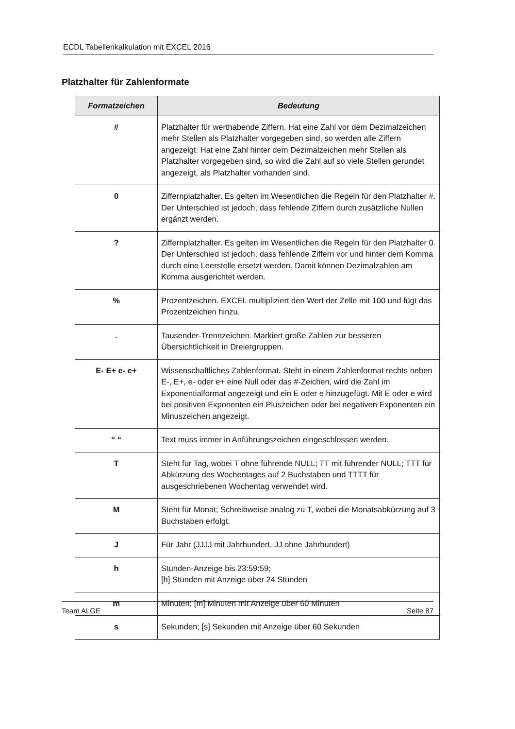ECDL Tabellenkalkulation mit EXCEL 2016
Platzhalter für Zahlenformate
| Formatzeichen | Bedeutung |
| --- | --- |
| # | Platzhalter für werthabende Ziffern. Hat eine Zahl vor dem Dezimalzeichen mehr Stellen als Platzhalter vorgegeben sind, so werden alle Ziffern angezeigt. Hat eine Zahl hinter dem Dezimalzeichen mehr Stellen als Platzhalter vorgegeben sind, so wird die Zahl auf so viele Stellen gerundet angezeigt, als Platzhalter vorhanden sind. |
| 0 | Ziffernplatzhalter. Es gelten im Wesentlichen die Regeln für den Platzhalter #. Der Unterschied ist jedoch, dass fehlende Ziffern durch zusätzliche Nullen ergänzt werden. |
| ? | Ziffernplatzhalter. Es gelten im Wesentlichen die Regeln für den Platzhalter 0. Der Unterschied ist jedoch, dass fehlende Ziffern vor und hinter dem Komma durch eine Leerstelle ersetzt werden. Damit können Dezimalzahlen am Komma ausgerichtet werden. |
| % | Prozentzeichen. EXCEL multipliziert den Wert der Zelle mit 100 und fügt das Prozentzeichen hinzu. |
| . | Tausender-Trennzeichen. Markiert große Zahlen zur besseren Übersichtlichkeit in Dreiergruppen. |
| E- E+ e- e+ | Wissenschaftliches Zahlenformat. Steht in einem Zahlenformat rechts neben E-, E+, e- oder e+ eine Null oder das #-Zeichen, wird die Zahl im Exponentialformat angezeigt und ein E oder e hinzugefügt. Mit E oder e wird bei positiven Exponenten ein Pluszeichen oder bei negativen Exponenten ein Minuszeichen angezeigt. |
| “ “ | Text muss immer in Anführungszeichen eingeschlossen werden. |
| T | Steht für Tag, wobei T ohne führende NULL; TT mit führender NULL; TTT für Abkürzung des Wochentages auf 2 Buchstaben und TTTT für ausgeschriebenen Wochentag verwendet wird. |
| M | Steht für Monat; Schreibweise analog zu T, wobei die Monatsabkürzung auf 3 Buchstaben erfolgt. |
| J | Für Jahr (JJJJ mit Jahrhundert, JJ ohne Jahrhundert) |
| h | Stunden-Anzeige bis 23:59:59; [h] Stunden mit Anzeige über 24 Stunden |
| m | Minuten; [m] Minuten mit Anzeige über 60 Minuten |
| s | Sekunden; [s] Sekunden mit Anzeige über 60 Sekunden |
Team ALGE Seite 87